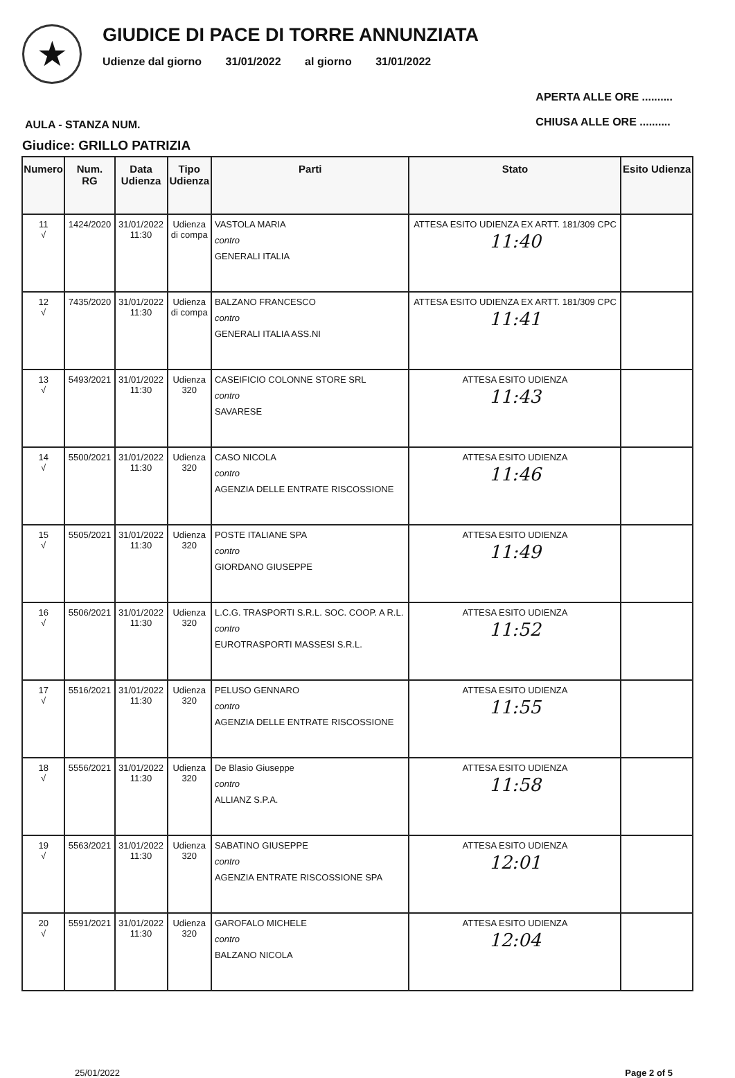★
GIUDICE DI PACE DI TORRE ANNUNZIATA
Udienze dal giorno 31/01/2022 al giorno 31/01/2022
AULA - STANZA NUM.
APERTA ALLE ORE ..........
CHIUSA ALLE ORE ..........
Giudice: GRILLO PATRIZIA
| Numero | Num. RG | Data Udienza | Tipo Udienza | Parti | Stato | Esito Udienza |
| --- | --- | --- | --- | --- | --- | --- |
| 11 √ | 1424/2020 | 31/01/2022 11:30 | Udienza di compa | VASTOLA MARIA contro GENERALI ITALIA | ATTESA ESITO UDIENZA EX ARTT. 181/309 CPC 11:40 | |
| 12 √ | 7435/2020 | 31/01/2022 11:30 | Udienza di compa | BALZANO FRANCESCO contro GENERALI ITALIA ASS.NI | ATTESA ESITO UDIENZA EX ARTT. 181/309 CPC 11:41 | |
| 13 √ | 5493/2021 | 31/01/2022 11:30 | Udienza 320 | CASEIFICIO COLONNE STORE SRL contro SAVARESE | ATTESA ESITO UDIENZA 11:43 | |
| 14 √ | 5500/2021 | 31/01/2022 11:30 | Udienza 320 | CASO NICOLA contro AGENZIA DELLE ENTRATE RISCOSSIONE | ATTESA ESITO UDIENZA 11:46 | |
| 15 √ | 5505/2021 | 31/01/2022 11:30 | Udienza 320 | POSTE ITALIANE SPA contro GIORDANO GIUSEPPE | ATTESA ESITO UDIENZA 11:49 | |
| 16 √ | 5506/2021 | 31/01/2022 11:30 | Udienza 320 | L.C.G. TRASPORTI S.R.L. SOC. COOP. A R.L. contro EUROTRASPORTI MASSESI S.R.L. | ATTESA ESITO UDIENZA 11:52 | |
| 17 √ | 5516/2021 | 31/01/2022 11:30 | Udienza 320 | PELUSO GENNARO contro AGENZIA DELLE ENTRATE RISCOSSIONE | ATTESA ESITO UDIENZA 11:55 | |
| 18 √ | 5556/2021 | 31/01/2022 11:30 | Udienza 320 | De Blasio Giuseppe contro ALLIANZ S.P.A. | ATTESA ESITO UDIENZA 11:58 | |
| 19 √ | 5563/2021 | 31/01/2022 11:30 | Udienza 320 | SABATINO GIUSEPPE contro AGENZIA ENTRATE RISCOSSIONE SPA | ATTESA ESITO UDIENZA 12:01 | |
| 20 √ | 5591/2021 | 31/01/2022 11:30 | Udienza 320 | GAROFALO MICHELE contro BALZANO NICOLA | ATTESA ESITO UDIENZA 12:04 | |
25/01/2022 Page 2 of 5